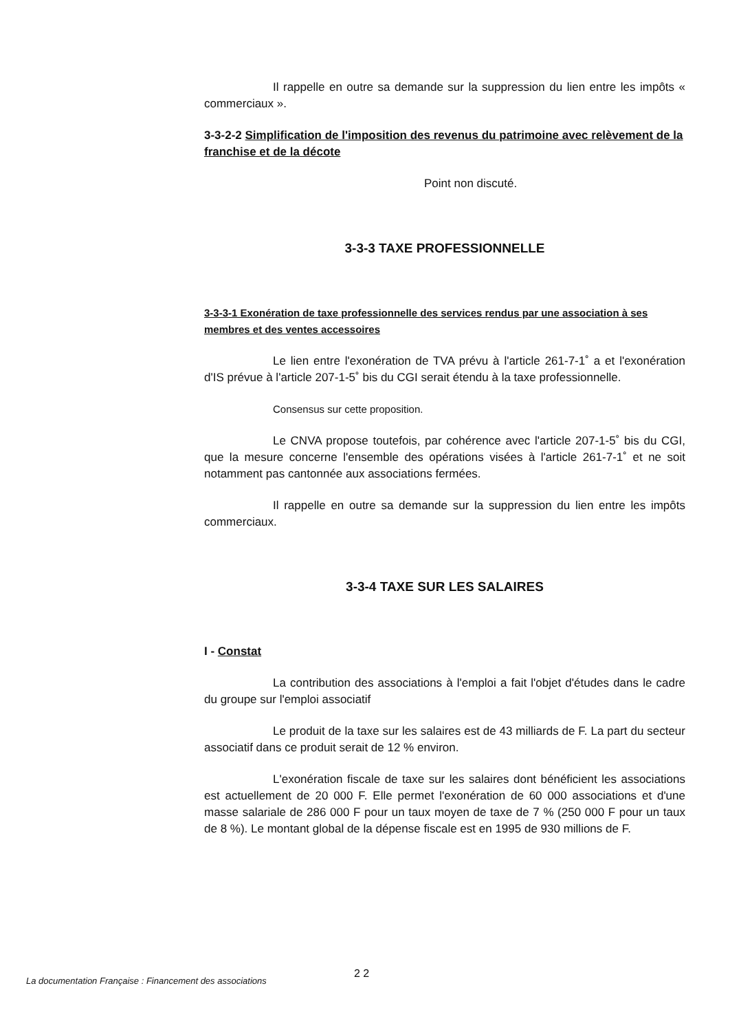Il rappelle en outre sa demande sur la suppression du lien entre les impôts « commerciaux ».
3-3-2-2 Simplification de l'imposition des revenus du patrimoine avec relèvement de la franchise et de la décote
Point non discuté.
3-3-3 TAXE PROFESSIONNELLE
3-3-3-1 Exonération de taxe professionnelle des services rendus par une association à ses membres et des ventes accessoires
Le lien entre l'exonération de TVA prévu à l'article 261-7-1˚ a et l'exonération d'IS prévue à l'article 207-1-5˚ bis du CGI serait étendu à la taxe professionnelle.
Consensus sur cette proposition.
Le CNVA propose toutefois, par cohérence avec l'article 207-1-5˚ bis du CGI, que la mesure concerne l'ensemble des opérations visées à l'article 261-7-1˚ et ne soit notamment pas cantonnée aux associations fermées.
Il rappelle en outre sa demande sur la suppression du lien entre les impôts commerciaux.
3-3-4 TAXE SUR LES SALAIRES
I - Constat
La contribution des associations à l'emploi a fait l'objet d'études dans le cadre du groupe sur l'emploi associatif
Le produit de la taxe sur les salaires est de 43 milliards de F. La part du secteur associatif dans ce produit serait de 12 % environ.
L'exonération fiscale de taxe sur les salaires dont bénéficient les associations est actuellement de 20 000 F. Elle permet l'exonération de 60 000 associations et d'une masse salariale de 286 000 F pour un taux moyen de taxe de 7 % (250 000 F pour un taux de 8 %). Le montant global de la dépense fiscale est en 1995 de 930 millions de F.
La documentation Française : Financement des associations
2 2